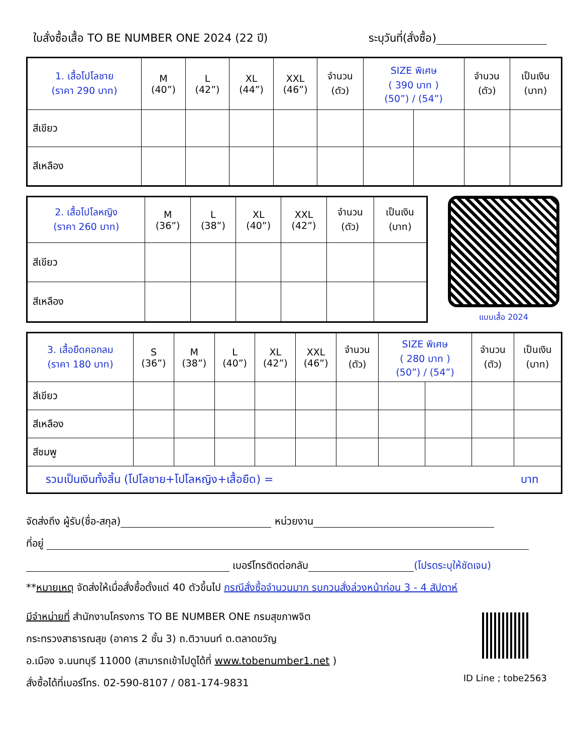ใบสั่งซื้อเสื้อ TO BE NUMBER ONE 2024 (22 ปี) ระบุวันที่(สั่งซื้อ)
| 1. เสื้อโปโลชาย (ราคา 290 บาท) | M (40”) | L (42”) | XL (44”) | XXL (46”) | จำนวน (ตัว) | SIZE พิเศษ ( 390 บาท ) (50”) / (54”) | | จำนวน (ตัว) | เป็นเงิน (บาท) |
| --- | --- | --- | --- | --- | --- | --- | --- | --- | --- |
| สีเขียว | | | | | | | | | |
| สีเหลือง | | | | | | | | | |
| 2. เสื้อโปโลหญิง (ราคา 260 บาท) | M (36”) | L (38”) | XL (40”) | XXL (42”) | จำนวน (ตัว) | เป็นเงิน (บาท) |
| --- | --- | --- | --- | --- | --- | --- |
| สีเขียว | | | | | | |
| สีเหลือง | | | | | | |
แบบเสื้อ 2024
| 3. เสื้อยืดคอกลม (ราคา 180 บาท) | S (36”) | M (38”) | L (40”) | XL (42”) | XXL (46”) | จำนวน (ตัว) | SIZE พิเศษ ( 280 บาท ) (50”) / (54”) | | จำนวน (ตัว) | เป็นเงิน (บาท) |
| --- | --- | --- | --- | --- | --- | --- | --- | --- | --- | --- |
| สีเขียว | | | | | | | | | | |
| สีเหลือง | | | | | | | | | | |
| สีชมพู | | | | | | | | | | |
| รวมเป็นเงินทั้งสิ้น (โปโลชาย+โปโลหญิง+เสื้อยืด) = บาท | | | | | | | | | | |
จัดส่งถึง ผู้รับ(ชื่อ-สกุล) หน่วยงาน
ที่อยู่
เบอร์โทรติดต่อกลับ (โปรดระบุให้ชัดเจน)
**หมายเหตุ จัดส่งให้เมื่อสั่งซื้อตั้งแต่ 40 ตัวขึ้นไป กรณีสั่งซื้อจำนวนมาก รบกวนสั่งล่วงหน้าก่อน 3 - 4 สัปดาห์
มีจำหน่ายที่ สำนักงานโครงการ TO BE NUMBER ONE กรมสุขภาพจิต
กระทรวงสาธารณสุข (อาคาร 2 ชั้น 3) ถ.ติวานนท์ ต.ตลาดขวัญ
อ.เมือง จ.นนทบุรี 11000 (สามารถเข้าไปดูได้ที่ www.tobenumber1.net )
สั่งซื้อได้ที่เบอร์โทร. 02-590-8107 / 081-174-9831
ID Line ; tobe2563